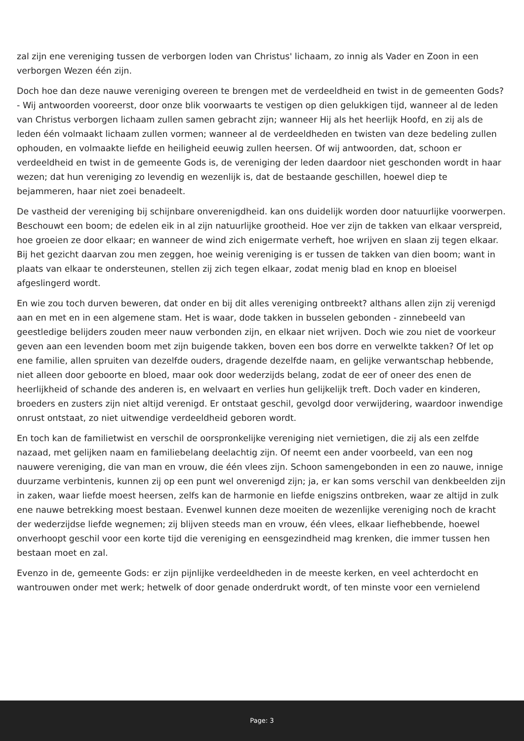zal zijn ene vereniging tussen de verborgen loden van Christus' lichaam, zo innig als Vader en Zoon in een verborgen Wezen één zijn.
Doch hoe dan deze nauwe vereniging overeen te brengen met de verdeeldheid en twist in de gemeenten Gods? - Wij antwoorden vooreerst, door onze blik voorwaarts te vestigen op dien gelukkigen tijd, wanneer al de leden van Christus verborgen lichaam zullen samen gebracht zijn; wanneer Hij als het heerlijk Hoofd, en zij als de leden één volmaakt lichaam zullen vormen; wanneer al de verdeeldheden en twisten van deze bedeling zullen ophouden, en volmaakte liefde en heiligheid eeuwig zullen heersen. Of wij antwoorden, dat, schoon er verdeeldheid en twist in de gemeente Gods is, de vereniging der leden daardoor niet geschonden wordt in haar wezen; dat hun vereniging zo levendig en wezenlijk is, dat de bestaande geschillen, hoewel diep te bejammeren, haar niet zoei benadeelt.
De vastheid der vereniging bij schijnbare onverenigdheid. kan ons duidelijk worden door natuurlijke voorwerpen. Beschouwt een boom; de edelen eik in al zijn natuurlijke grootheid. Hoe ver zijn de takken van elkaar verspreid, hoe groeien ze door elkaar; en wanneer de wind zich enigermate verheft, hoe wrijven en slaan zij tegen elkaar. Bij het gezicht daarvan zou men zeggen, hoe weinig vereniging is er tussen de takken van dien boom; want in plaats van elkaar te ondersteunen, stellen zij zich tegen elkaar, zodat menig blad en knop en bloeisel afgeslingerd wordt.
En wie zou toch durven beweren, dat onder en bij dit alles vereniging ontbreekt? althans allen zijn zij verenigd aan en met en in een algemene stam. Het is waar, dode takken in busselen gebonden - zinnebeeld van geestledige belijders zouden meer nauw verbonden zijn, en elkaar niet wrijven. Doch wie zou niet de voorkeur geven aan een levenden boom met zijn buigende takken, boven een bos dorre en verwelkte takken? Of let op ene familie, allen spruiten van dezelfde ouders, dragende dezelfde naam, en gelijke verwantschap hebbende, niet alleen door geboorte en bloed, maar ook door wederzijds belang, zodat de eer of oneer des enen de heerlijkheid of schande des anderen is, en welvaart en verlies hun gelijkelijk treft. Doch vader en kinderen, broeders en zusters zijn niet altijd verenigd. Er ontstaat geschil, gevolgd door verwijdering, waardoor inwendige onrust ontstaat, zo niet uitwendige verdeeldheid geboren wordt.
En toch kan de familietwist en verschil de oorspronkelijke vereniging niet vernietigen, die zij als een zelfde nazaad, met gelijken naam en familiebelang deelachtig zijn. Of neemt een ander voorbeeld, van een nog nauwere vereniging, die van man en vrouw, die één vlees zijn. Schoon samengebonden in een zo nauwe, innige duurzame verbintenis, kunnen zij op een punt wel onverenigd zijn; ja, er kan soms verschil van denkbeelden zijn in zaken, waar liefde moest heersen, zelfs kan de harmonie en liefde enigszins ontbreken, waar ze altijd in zulk ene nauwe betrekking moest bestaan. Evenwel kunnen deze moeiten de wezenlijke vereniging noch de kracht der wederzijdse liefde wegnemen; zij blijven steeds man en vrouw, één vlees, elkaar liefhebbende, hoewel onverhoopt geschil voor een korte tijd die vereniging en eensgezindheid mag krenken, die immer tussen hen bestaan moet en zal.
Evenzo in de, gemeente Gods: er zijn pijnlijke verdeeldheden in de meeste kerken, en veel achterdocht en wantrouwen onder met werk; hetwelk of door genade onderdrukt wordt, of ten minste voor een vernielend
Page: 3